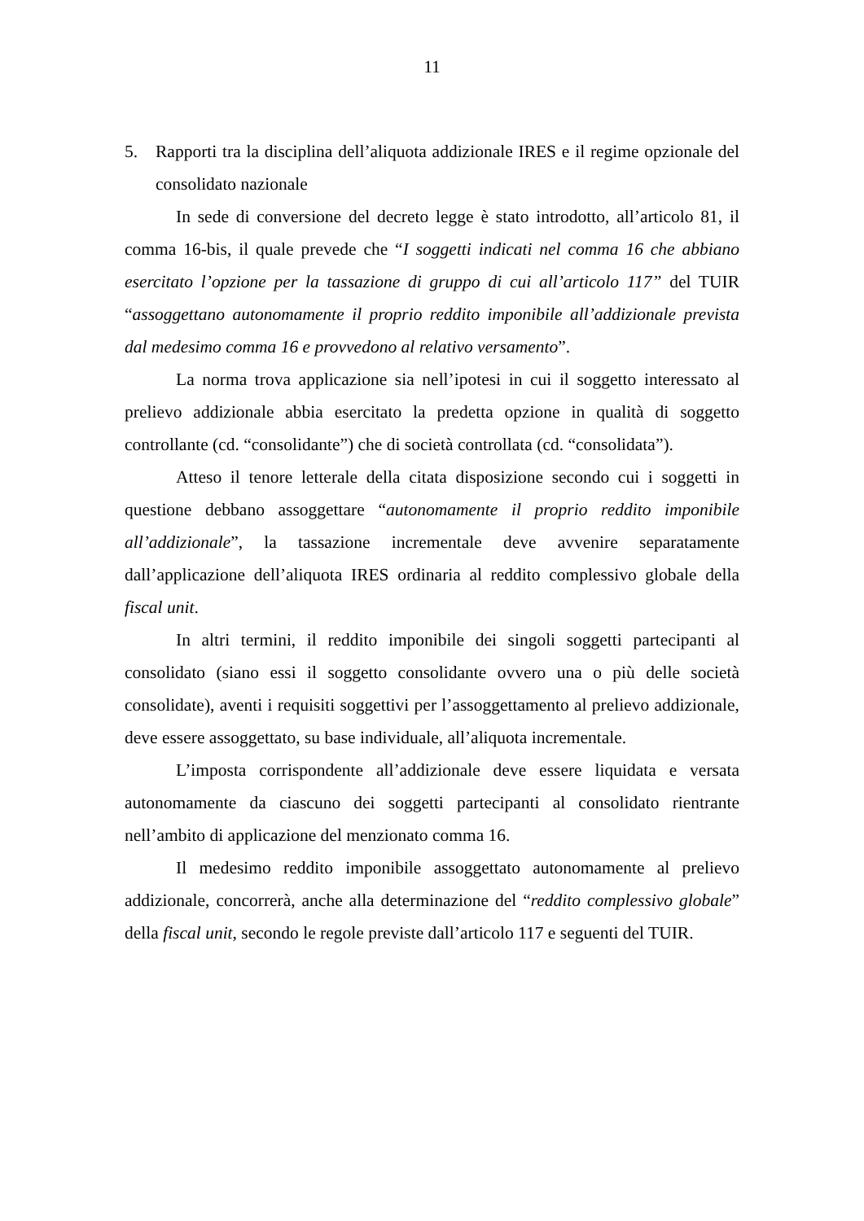11
5. Rapporti tra la disciplina dell’aliquota addizionale IRES e il regime opzionale del consolidato nazionale
In sede di conversione del decreto legge è stato introdotto, all’articolo 81, il comma 16-bis, il quale prevede che “I soggetti indicati nel comma 16 che abbiano esercitato l’opzione per la tassazione di gruppo di cui all’articolo 117” del TUIR “assoggettano autonomamente il proprio reddito imponibile all’addizionale prevista dal medesimo comma 16 e provvedono al relativo versamento”.
La norma trova applicazione sia nell’ipotesi in cui il soggetto interessato al prelievo addizionale abbia esercitato la predetta opzione in qualità di soggetto controllante (cd. “consolidante”) che di società controllata (cd. “consolidata”).
Atteso il tenore letterale della citata disposizione secondo cui i soggetti in questione debbano assoggettare “autonomamente il proprio reddito imponibile all’addizionale”, la tassazione incrementale deve avvenire separatamente dall’applicazione dell’aliquota IRES ordinaria al reddito complessivo globale della fiscal unit.
In altri termini, il reddito imponibile dei singoli soggetti partecipanti al consolidato (siano essi il soggetto consolidante ovvero una o più delle società consolidate), aventi i requisiti soggettivi per l’assoggettamento al prelievo addizionale, deve essere assoggettato, su base individuale, all’aliquota incrementale.
L’imposta corrispondente all’addizionale deve essere liquidata e versata autonomamente da ciascuno dei soggetti partecipanti al consolidato rientrante nell’ambito di applicazione del menzionato comma 16.
Il medesimo reddito imponibile assoggettato autonomamente al prelievo addizionale, concorrerà, anche alla determinazione del “reddito complessivo globale” della fiscal unit, secondo le regole previste dall’articolo 117 e seguenti del TUIR.